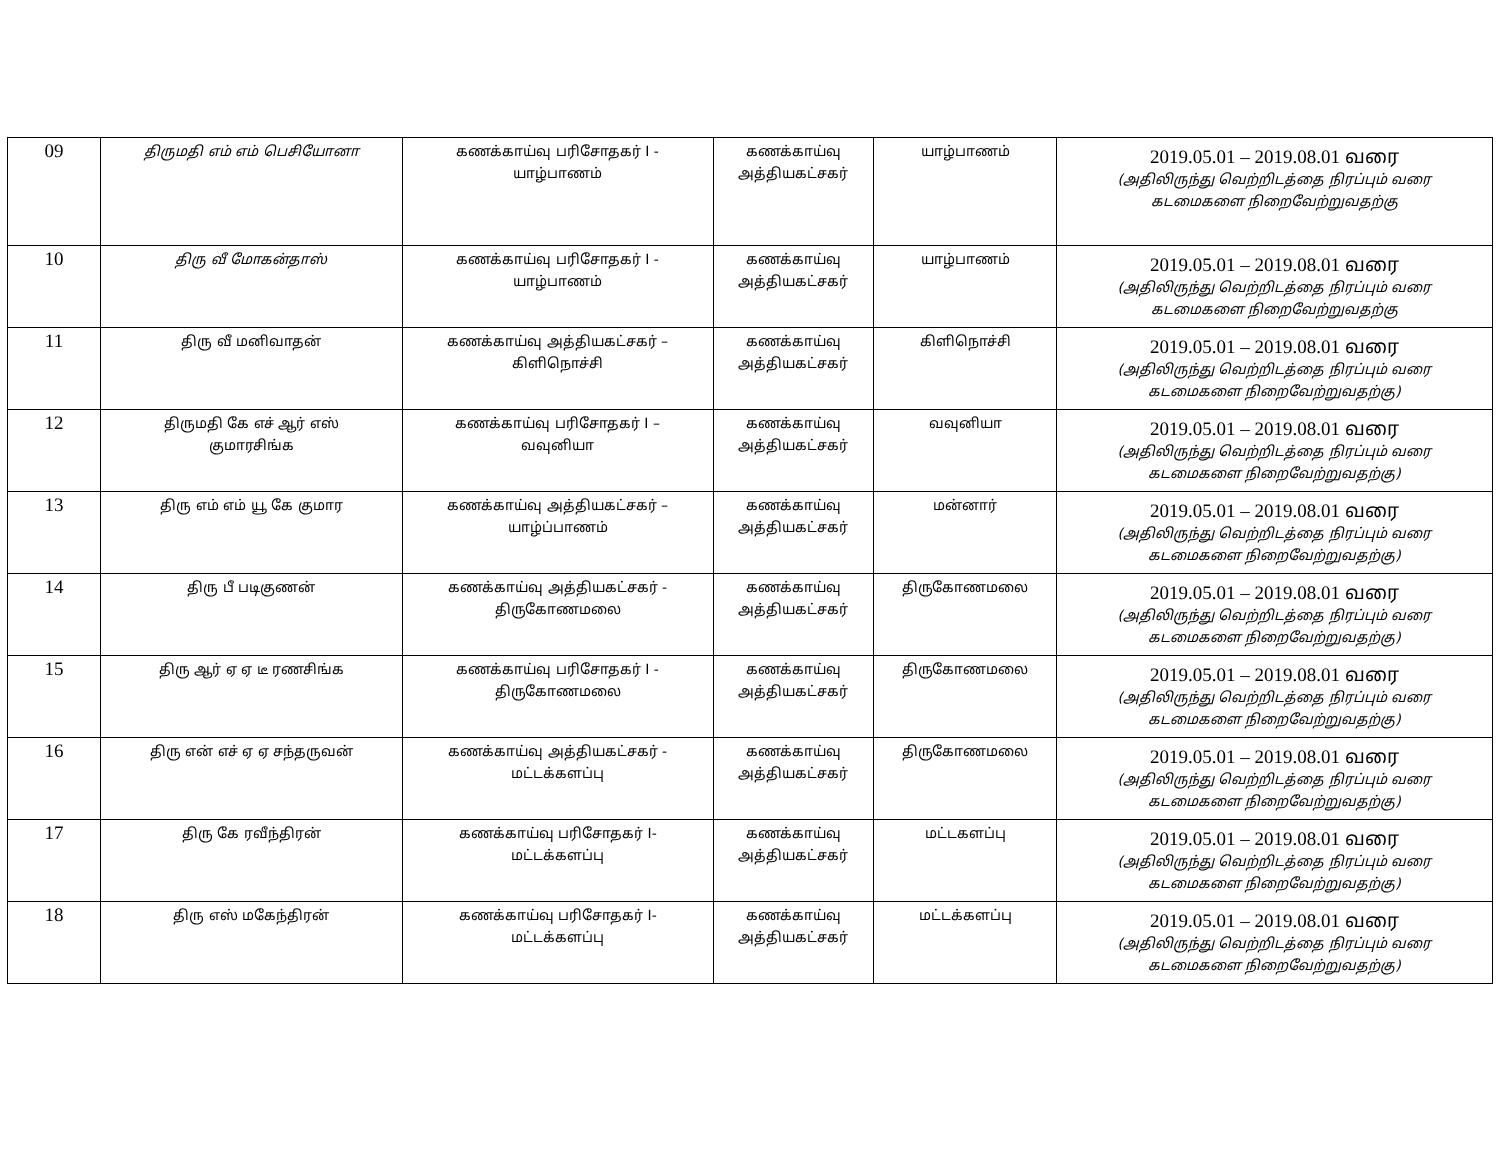| 09 | திருமதி எம் எம் பெசியோனா | கணக்காய்வு பரிசோதகர் I - யாழ்பாணம் | கணக்காய்வு அத்தியகட்சகர் | யாழ்பாணம் | 2019.05.01 – 2019.08.01 வரை (அதிலிருந்து வெற்றிடத்தை நிரப்பும் வரை கடமைகளை நிறைவேற்றுவதற்கு |
| 10 | திரு வீ மோகன்தாஸ் | கணக்காய்வு பரிசோதகர் I - யாழ்பாணம் | கணக்காய்வு அத்தியகட்சகர் | யாழ்பாணம் | 2019.05.01 – 2019.08.01 வரை (அதிலிருந்து வெற்றிடத்தை நிரப்பும் வரை கடமைகளை நிறைவேற்றுவதற்கு |
| 11 | திரு வீ மனிவாதன் | கணக்காய்வு அத்தியகட்சகர் – கிளிநொச்சி | கணக்காய்வு அத்தியகட்சகர் | கிளிநொச்சி | 2019.05.01 – 2019.08.01 வரை (அதிலிருந்து வெற்றிடத்தை நிரப்பும் வரை கடமைகளை நிறைவேற்றுவதற்கு) |
| 12 | திருமதி கே எச் ஆர் எஸ் குமாரசிங்க | கணக்காய்வு பரிசோதகர் I – வவுனியா | கணக்காய்வு அத்தியகட்சகர் | வவுனியா | 2019.05.01 – 2019.08.01 வரை (அதிலிருந்து வெற்றிடத்தை நிரப்பும் வரை கடமைகளை நிறைவேற்றுவதற்கு) |
| 13 | திரு எம் எம் யூ கே குமார | கணக்காய்வு அத்தியகட்சகர் – யாழ்ப்பாணம் | கணக்காய்வு அத்தியகட்சகர் | மன்னார் | 2019.05.01 – 2019.08.01 வரை (அதிலிருந்து வெற்றிடத்தை நிரப்பும் வரை கடமைகளை நிறைவேற்றுவதற்கு) |
| 14 | திரு பீ படிகுணன் | கணக்காய்வு அத்தியகட்சகர் - திருகோணமலை | கணக்காய்வு அத்தியகட்சகர் | திருகோணமலை | 2019.05.01 – 2019.08.01 வரை (அதிலிருந்து வெற்றிடத்தை நிரப்பும் வரை கடமைகளை நிறைவேற்றுவதற்கு) |
| 15 | திரு ஆர் ஏ ஏ டீ ரணசிங்க | கணக்காய்வு பரிசோதகர் I - திருகோணமலை | கணக்காய்வு அத்தியகட்சகர் | திருகோணமலை | 2019.05.01 – 2019.08.01 வரை (அதிலிருந்து வெற்றிடத்தை நிரப்பும் வரை கடமைகளை நிறைவேற்றுவதற்கு) |
| 16 | திரு என் எச் ஏ ஏ சந்தருவன் | கணக்காய்வு அத்தியகட்சகர் - மட்டக்களப்பு | கணக்காய்வு அத்தியகட்சகர் | திருகோணமலை | 2019.05.01 – 2019.08.01 வரை (அதிலிருந்து வெற்றிடத்தை நிரப்பும் வரை கடமைகளை நிறைவேற்றுவதற்கு) |
| 17 | திரு கே ரவீந்திரன் | கணக்காய்வு பரிசோதகர் I- மட்டக்களப்பு | கணக்காய்வு அத்தியகட்சகர் | மட்டகளப்பு | 2019.05.01 – 2019.08.01 வரை (அதிலிருந்து வெற்றிடத்தை நிரப்பும் வரை கடமைகளை நிறைவேற்றுவதற்கு) |
| 18 | திரு எஸ் மகேந்திரன் | கணக்காய்வு பரிசோதகர் I- மட்டக்களப்பு | கணக்காய்வு அத்தியகட்சகர் | மட்டக்களப்பு | 2019.05.01 – 2019.08.01 வரை (அதிலிருந்து வெற்றிடத்தை நிரப்பும் வரை கடமைகளை நிறைவேற்றுவதற்கு) |